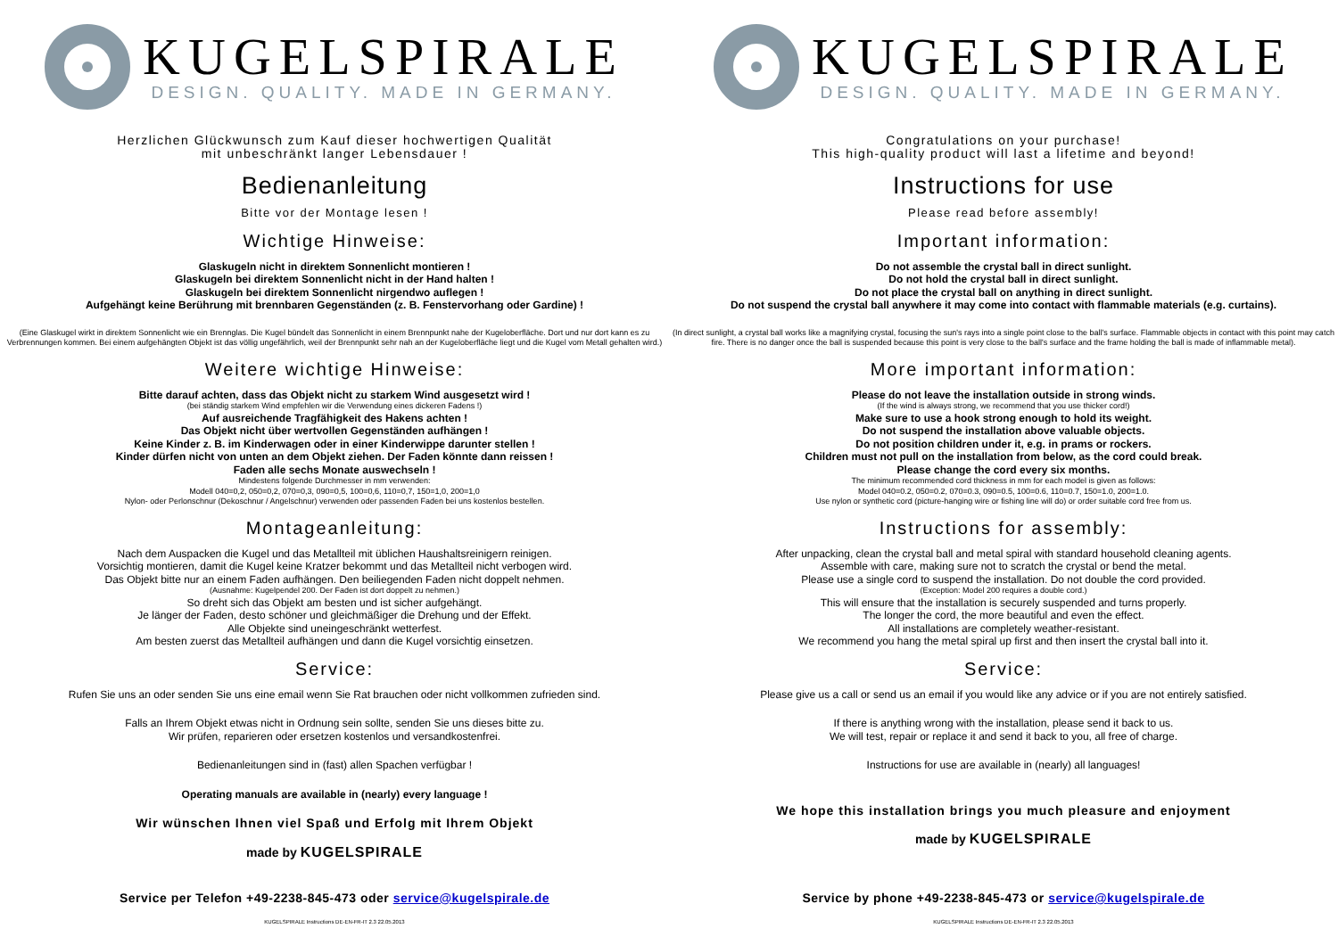KUGELSPIRALE
DESIGN. QUALITY. MADE IN GERMANY.
Herzlichen Glückwunsch zum Kauf dieser hochwertigen Qualität
mit unbeschränkt langer Lebensdauer !
Bedienanleitung
Bitte vor der Montage lesen !
Wichtige Hinweise:
Glaskugeln nicht in direktem Sonnenlicht montieren !
Glaskugeln bei direktem Sonnenlicht nicht in der Hand halten !
Glaskugeln bei direktem Sonnenlicht nirgendwo auflegen !
Aufgehängt keine Berührung mit brennbaren Gegenständen (z. B. Fensterv­orhang oder Gardine) !
(Eine Glaskugel wirkt in direktem Sonnenlicht wie ein Brennglas. Die Kugel bündelt das Sonnenlicht in einem Brennpunkt nahe der Kugeloberfläche. Dort und nur dort kann es zu Verbrennungen kommen. Bei einem aufgehängten Objekt ist das völlig ungefährlich, weil der Brennpunkt sehr nah an der Kugeloberfläche liegt und die Kugel vom Metall gehalten wird.)
Weitere wichtige Hinweise:
Bitte darauf achten, dass das Objekt nicht zu starkem Wind ausgesetzt wird !
(bei ständig starkem Wind empfehlen wir die Verwendung eines dickeren Fadens !)
Auf ausreichende Tragfähigkeit des Hakens achten !
Das Objekt nicht über wertvollen Gegenständen aufhängen !
Keine Kinder z. B. im Kinderwagen oder in einer Kinderwippe darunter stellen !
Kinder dürfen nicht von unten an dem Objekt ziehen. Der Faden könnte dann reissen !
Faden alle sechs Monate auswechseln !
Mindestens folgende Durchmesser in mm verwenden:
Modell 040=0,2, 050=0,2, 070=0,3, 090=0,5, 100=0,6, 110=0,7, 150=1,0, 200=1,0
Nylon- oder Perlonschnur (Dekoschnur / Angelschnur) verwenden oder passenden Faden bei uns kostenlos bestellen.
Montageanleitung:
Nach dem Auspacken die Kugel und das Metallteil mit üblichen Haushaltsreinigern reinigen.
Vorsichtig montieren, damit die Kugel keine Kratzer bekommt und das Metallteil nicht verbogen wird.
Das Objekt bitte nur an einem Faden aufhängen. Den beiliegenden Faden nicht doppelt nehmen.
(Ausnahme: Kugelpendel 200. Der Faden ist dort doppelt zu nehmen.)
So dreht sich das Objekt am besten und ist sicher aufgehängt.
Je länger der Faden, desto schöner und gleichmäßiger die Drehung und der Effekt.
Alle Objekte sind uneingeschränkt wetterfest.
Am besten zuerst das Metallteil aufhängen und dann die Kugel vorsichtig einsetzen.
Service:
Rufen Sie uns an oder senden Sie uns eine email wenn Sie Rat brauchen oder nicht vollkommen zufrieden sind.
Falls an Ihrem Objekt etwas nicht in Ordnung sein sollte, senden Sie uns dieses bitte zu.
Wir prüfen, reparieren oder ersetzen kostenlos und versandkostenfrei.
Bedienanleitungen sind in (fast) allen Spachen verfügbar !
Operating manuals are available in (nearly) every language !
Wir wünschen Ihnen viel Spaß und Erfolg mit Ihrem Objekt
made by KUGELSPIRALE
Service per Telefon +49-2238-845-473 oder service@kugelspirale.de
KUGELSPIRALE Instructions DE-EN-FR-IT 2.3 22.05.2013
KUGELSPIRALE
DESIGN. QUALITY. MADE IN GERMANY.
Congratulations on your purchase!
This high-quality product will last a lifetime and beyond!
Instructions for use
Please read before assembly!
Important information:
Do not assemble the crystal ball in direct sunlight.
Do not hold the crystal ball in direct sunlight.
Do not place the crystal ball on anything in direct sunlight.
Do not suspend the crystal ball anywhere it may come into contact with flammable materials (e.g. curtains).
(In direct sunlight, a crystal ball works like a magnifying crystal, focusing the sun's rays into a single point close to the ball's surface. Flammable objects in contact with this point may catch fire. There is no danger once the ball is suspended because this point is very close to the ball's surface and the frame holding the ball is made of inflammable metal).
More important information:
Please do not leave the installation outside in strong winds.
(If the wind is always strong, we recommend that you use thicker cord!)
Make sure to use a hook strong enough to hold its weight.
Do not suspend the installation above valuable objects.
Do not position children under it, e.g. in prams or rockers.
Children must not pull on the installation from below, as the cord could break.
Please change the cord every six months.
The minimum recommended cord thickness in mm for each model is given as follows:
Model 040=0.2, 050=0.2, 070=0.3, 090=0.5, 100=0.6, 110=0.7, 150=1.0, 200=1.0.
Use nylon or synthetic cord (picture-hanging wire or fishing line will do) or order suitable cord free from us.
Instructions for assembly:
After unpacking, clean the crystal ball and metal spiral with standard household cleaning agents.
Assemble with care, making sure not to scratch the crystal or bend the metal.
Please use a single cord to suspend the installation. Do not double the cord provided.
(Exception: Model 200 requires a double cord.)
This will ensure that the installation is securely suspended and turns properly.
The longer the cord, the more beautiful and even the effect.
All installations are completely weather-resistant.
We recommend you hang the metal spiral up first and then insert the crystal ball into it.
Service:
Please give us a call or send us an email if you would like any advice or if you are not entirely satisfied.
If there is anything wrong with the installation, please send it back to us.
We will test, repair or replace it and send it back to you, all free of charge.
Instructions for use are available in (nearly) all languages!
We hope this installation brings you much pleasure and enjoyment
made by KUGELSPIRALE
Service by phone +49-2238-845-473 or service@kugelspirale.de
KUGELSPIRALE Instructions DE-EN-FR-IT 2.3 22.05.2013